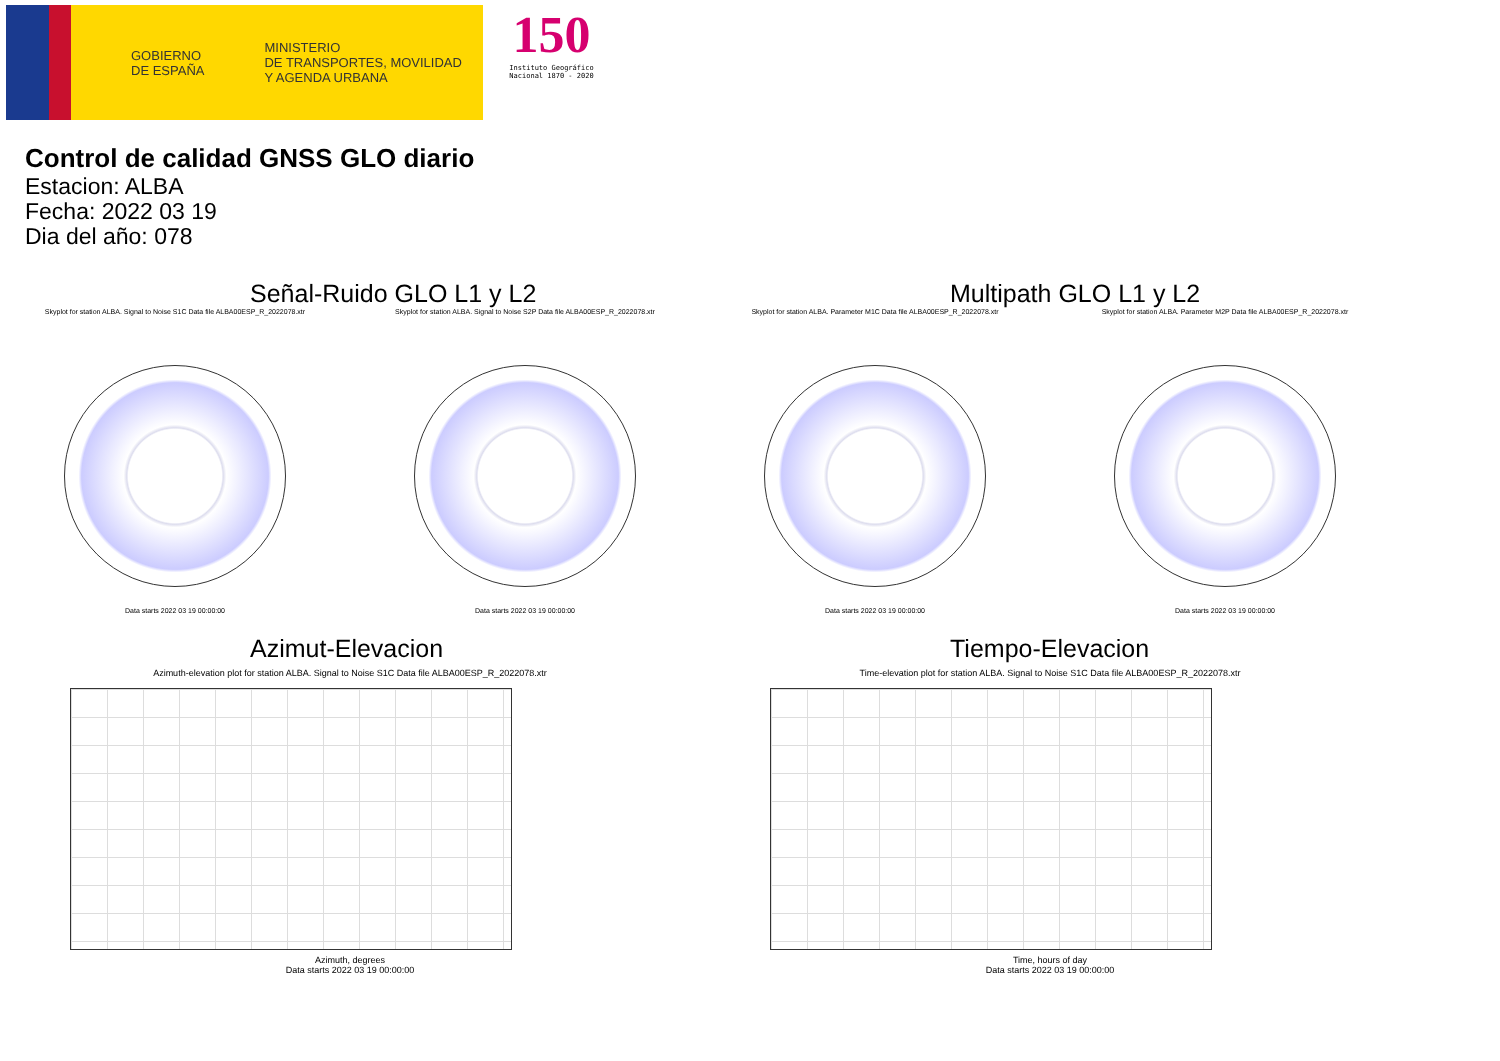GOBIERNO
DE ESPAÑA
MINISTERIO
DE TRANSPORTES, MOVILIDAD
Y AGENDA URBANA
150
Instituto Geográfico
Nacional 1870 - 2020
Control de calidad GNSS GLO diario
Estacion: ALBA
Fecha: 2022 03 19
Dia del año: 078
Señal-Ruido GLO L1 y L2
Skyplot for station ALBA. Signal to Noise S1C Data file ALBA00ESP_R_2022078.xtr
Data starts 2022 03 19 00:00:00
Skyplot for station ALBA. Signal to Noise S2P Data file ALBA00ESP_R_2022078.xtr
Data starts 2022 03 19 00:00:00
Multipath GLO L1 y L2
Skyplot for station ALBA. Parameter M1C Data file ALBA00ESP_R_2022078.xtr
Data starts 2022 03 19 00:00:00
Skyplot for station ALBA. Parameter M2P Data file ALBA00ESP_R_2022078.xtr
Data starts 2022 03 19 00:00:00
Azimut-Elevacion
Azimuth-elevation plot for station ALBA. Signal to Noise S1C Data file ALBA00ESP_R_2022078.xtr
Azimuth, degrees
Data starts 2022 03 19 00:00:00
Tiempo-Elevacion
Time-elevation plot for station ALBA. Signal to Noise S1C Data file ALBA00ESP_R_2022078.xtr
Time, hours of day
Data starts 2022 03 19 00:00:00